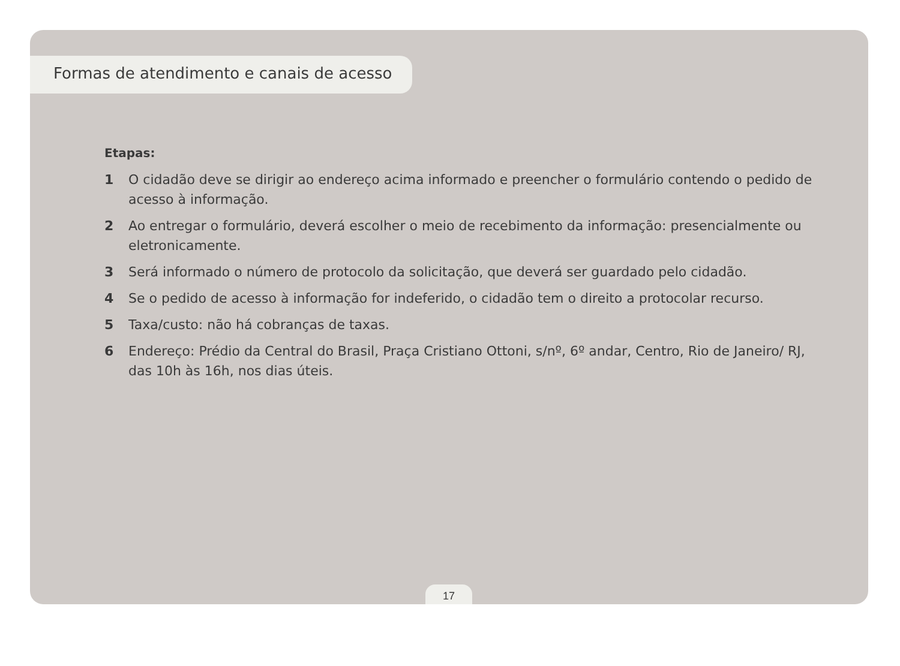Formas de atendimento e canais de acesso
Etapas:
1 O cidadão deve se dirigir ao endereço acima informado e preencher o formulário contendo o pedido de acesso à informação.
2 Ao entregar o formulário, deverá escolher o meio de recebimento da informação: presencialmente ou eletronicamente.
3 Será informado o número de protocolo da solicitação, que deverá ser guardado pelo cidadão.
4 Se o pedido de acesso à informação for indeferido, o cidadão tem o direito a protocolar recurso.
5 Taxa/custo: não há cobranças de taxas.
6 Endereço: Prédio da Central do Brasil, Praça Cristiano Ottoni, s/nº, 6º andar, Centro, Rio de Janeiro/ RJ, das 10h às 16h, nos dias úteis.
17